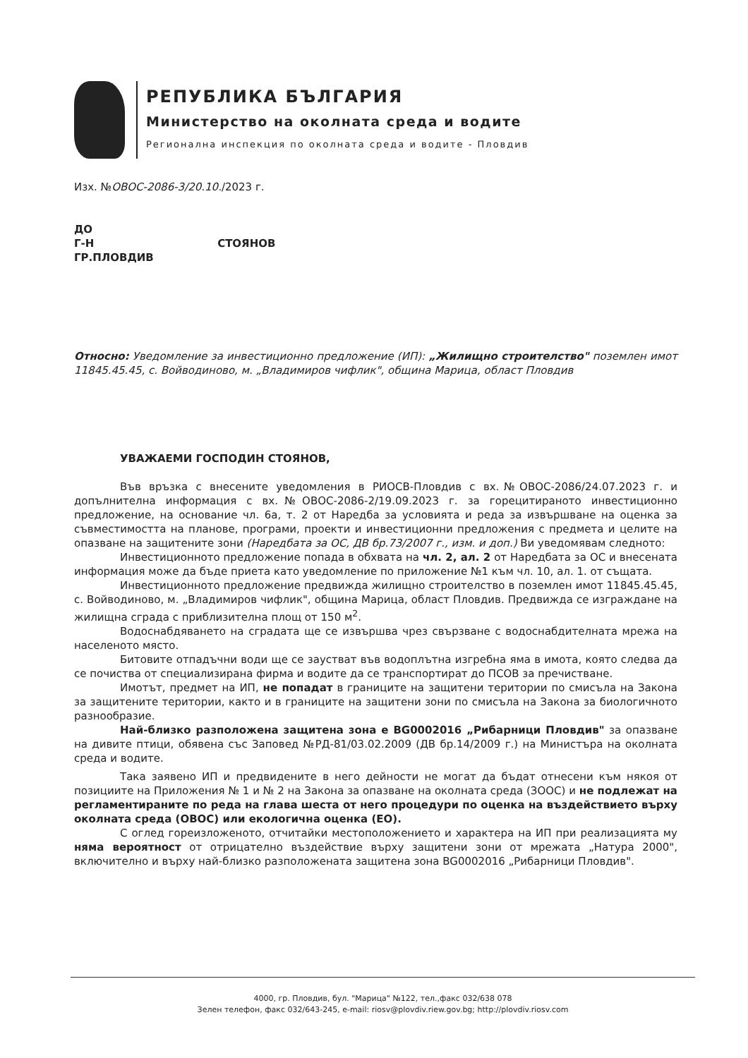РЕПУБЛИКА БЪЛГАРИЯ
Министерство на околната среда и водите
Регионална инспекция по околната среда и водите - Пловдив
Изх. №ОВОС-2086-3/20.10./2023 г.
ДО
Г-Н СТОЯНОВ
ГР.ПЛОВДИВ
Относно: Уведомление за инвестиционно предложение (ИП): „Жилищно строителство" поземлен имот 11845.45.45, с. Войводиново, м. „Владимиров чифлик", община Марица, област Пловдив
УВАЖАЕМИ ГОСПОДИН СТОЯНОВ,
Във връзка с внесените уведомления в РИОСВ-Пловдив с вх.№ОВОС-2086/24.07.2023 г. и допълнителна информация с вх.№ОВОС-2086-2/19.09.2023 г. за горецитираното инвестиционно предложение, на основание чл. 6а, т. 2 от Наредба за условията и реда за извършване на оценка за съвместимостта на планове, програми, проекти и инвестиционни предложения с предмета и целите на опазване на защитените зони (Наредбата за ОС, ДВ бр.73/2007 г., изм. и доп.) Ви уведомявам следното:
Инвестиционното предложение попада в обхвата на чл. 2, ал. 2 от Наредбата за ОС и внесената информация може да бъде приета като уведомление по приложение №1 към чл. 10, ал. 1. от същата.
Инвестиционното предложение предвижда жилищно строителство в поземлен имот 11845.45.45, с. Войводиново, м. „Владимиров чифлик", община Марица, област Пловдив. Предвижда се изграждане на жилищна сграда с приблизителна площ от 150 м<sup>2</sup>.
Водоснабдяването на сградата ще се извършва чрез свързване с водоснабдителната мрежа на населеното място.
Битовите отпадъчни води ще се заустват във водоплътна изгребна яма в имота, която следва да се почиства от специализирана фирма и водите да се транспортират до ПСОВ за пречистване.
Имотът, предмет на ИП, не попадат в границите на защитени територии по смисъла на Закона за защитените територии, както и в границите на защитени зони по смисъла на Закона за биологичното разнообразие.
Най-близко разположена защитена зона е BG0002016 „Рибарници Пловдив" за опазване на дивите птици, обявена със Заповед №РД-81/03.02.2009 (ДВ бр.14/2009 г.) на Министъра на околната среда и водите.
Така заявено ИП и предвидените в него дейности не могат да бъдат отнесени към някоя от позициите на Приложения № 1 и № 2 на Закона за опазване на околната среда (ЗООС) и не подлежат на регламентираните по реда на глава шеста от него процедури по оценка на въздействието върху околната среда (ОВОС) или екологична оценка (ЕО).
С оглед гореизложеното, отчитайки местоположението и характера на ИП при реализацията му няма вероятност от отрицателно въздействие върху защитени зони от мрежата „Натура 2000", включително и върху най-близко разположената защитена зона BG0002016 „Рибарници Пловдив".
4000, гр. Пловдив, бул. "Марица" №122, тел.,факс 032/638 078
Зелен телефон, факс 032/643-245, e-mail: riosv@plovdiv.riew.gov.bg; http://plovdiv.riosv.com